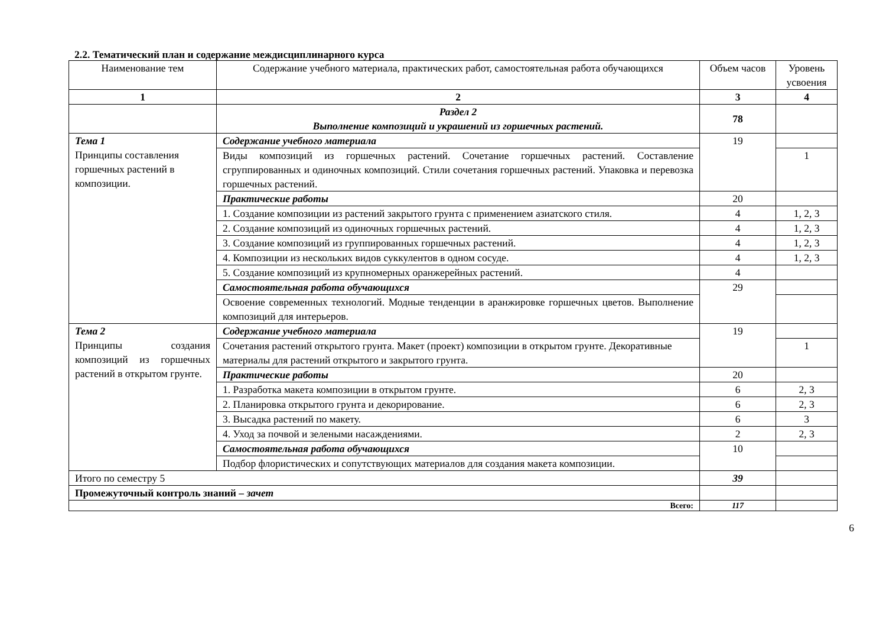2.2. Тематический план и содержание междисциплинарного курса
| Наименование тем | Содержание учебного материала, практических работ, самостоятельная работа обучающихся | Объем часов | Уровень усвоения |
| --- | --- | --- | --- |
| 1 | 2 | 3 | 4 |
| | Раздел 2 Выполнение композиций и украшений из горшечных растений. | 78 | |
| Тема 1 Принципы составления горшечных растений в композиции. | Содержание учебного материала | 19 | |
| | Виды композиций из горшечных растений. Сочетание горшечных растений. Составление сгруппированных и одиночных композиций. Стили сочетания горшечных растений. Упаковка и перевозка горшечных растений. | | 1 |
| | Практические работы | 20 | |
| | 1. Создание композиции из растений закрытого грунта с применением азиатского стиля. | 4 | 1, 2, 3 |
| | 2. Создание композиций из одиночных горшечных растений. | 4 | 1, 2, 3 |
| | 3. Создание композиций из группированных горшечных растений. | 4 | 1, 2, 3 |
| | 4. Композиции из нескольких видов суккулентов в одном сосуде. | 4 | 1, 2, 3 |
| | 5. Создание композиций из крупномерных оранжерейных растений. | 4 | |
| | Самостоятельная работа обучающихся | 29 | |
| | Освоение современных технологий. Модные тенденции в аранжировке горшечных цветов. Выполнение композиций для интерьеров. | | |
| Тема 2 Принципы создания композиций из горшечных растений в открытом грунте. | Содержание учебного материала | 19 | |
| | Сочетания растений открытого грунта. Макет (проект) композиции в открытом грунте. Декоративные материалы для растений открытого и закрытого грунта. | | 1 |
| | Практические работы | 20 | |
| | 1. Разработка макета композиции в открытом грунте. | 6 | 2, 3 |
| | 2. Планировка открытого грунта и декорирование. | 6 | 2, 3 |
| | 3. Высадка растений по макету. | 6 | 3 |
| | 4. Уход за почвой и зелеными насаждениями. | 2 | 2, 3 |
| | Самостоятельная работа обучающихся | 10 | |
| | Подбор флористических и сопутствующих материалов для создания макета композиции. | | |
| Итого по семестру 5 | | 39 | |
| Промежуточный контроль знаний – зачет | | | |
| Всего: | | 117 | |
6